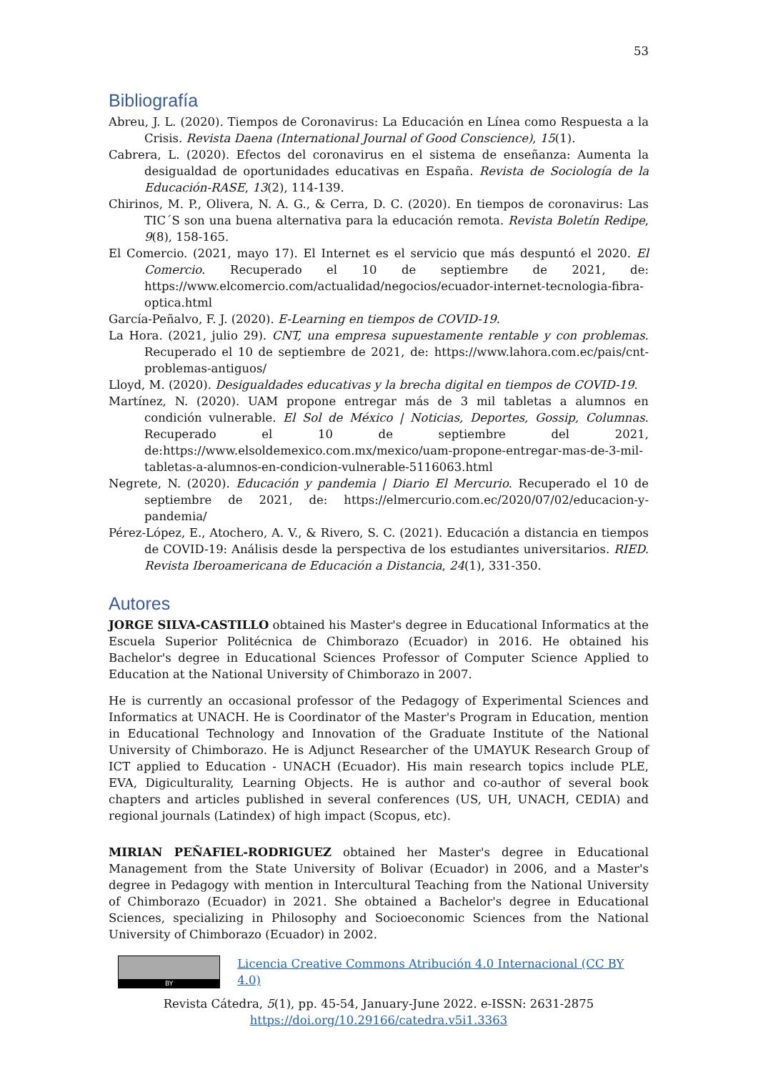53
Bibliografía
Abreu, J. L. (2020). Tiempos de Coronavirus: La Educación en Línea como Respuesta a la Crisis. Revista Daena (International Journal of Good Conscience), 15(1).
Cabrera, L. (2020). Efectos del coronavirus en el sistema de enseñanza: Aumenta la desigualdad de oportunidades educativas en España. Revista de Sociología de la Educación-RASE, 13(2), 114-139.
Chirinos, M. P., Olivera, N. A. G., & Cerra, D. C. (2020). En tiempos de coronavirus: Las TIC´S son una buena alternativa para la educación remota. Revista Boletín Redipe, 9(8), 158-165.
El Comercio. (2021, mayo 17). El Internet es el servicio que más despuntó el 2020. El Comercio. Recuperado el 10 de septiembre de 2021, de: https://www.elcomercio.com/actualidad/negocios/ecuador-internet-tecnologia-fibra-optica.html
García-Peñalvo, F. J. (2020). E-Learning en tiempos de COVID-19.
La Hora. (2021, julio 29). CNT, una empresa supuestamente rentable y con problemas. Recuperado el 10 de septiembre de 2021, de: https://www.lahora.com.ec/pais/cnt-problemas-antiguos/
Lloyd, M. (2020). Desigualdades educativas y la brecha digital en tiempos de COVID-19.
Martínez, N. (2020). UAM propone entregar más de 3 mil tabletas a alumnos en condición vulnerable. El Sol de México | Noticias, Deportes, Gossip, Columnas. Recuperado el 10 de septiembre del 2021, de:https://www.elsoldemexico.com.mx/mexico/uam-propone-entregar-mas-de-3-mil-tabletas-a-alumnos-en-condicion-vulnerable-5116063.html
Negrete, N. (2020). Educación y pandemia | Diario El Mercurio. Recuperado el 10 de septiembre de 2021, de: https://elmercurio.com.ec/2020/07/02/educacion-y-pandemia/
Pérez-López, E., Atochero, A. V., & Rivero, S. C. (2021). Educación a distancia en tiempos de COVID-19: Análisis desde la perspectiva de los estudiantes universitarios. RIED. Revista Iberoamericana de Educación a Distancia, 24(1), 331-350.
Autores
JORGE SILVA-CASTILLO obtained his Master's degree in Educational Informatics at the Escuela Superior Politécnica de Chimborazo (Ecuador) in 2016. He obtained his Bachelor's degree in Educational Sciences Professor of Computer Science Applied to Education at the National University of Chimborazo in 2007.
He is currently an occasional professor of the Pedagogy of Experimental Sciences and Informatics at UNACH. He is Coordinator of the Master's Program in Education, mention in Educational Technology and Innovation of the Graduate Institute of the National University of Chimborazo. He is Adjunct Researcher of the UMAYUK Research Group of ICT applied to Education - UNACH (Ecuador). His main research topics include PLE, EVA, Digiculturality, Learning Objects. He is author and co-author of several book chapters and articles published in several conferences (US, UH, UNACH, CEDIA) and regional journals (Latindex) of high impact (Scopus, etc).
MIRIAN PEÑAFIEL-RODRIGUEZ obtained her Master's degree in Educational Management from the State University of Bolivar (Ecuador) in 2006, and a Master's degree in Pedagogy with mention in Intercultural Teaching from the National University of Chimborazo (Ecuador) in 2021. She obtained a Bachelor's degree in Educational Sciences, specializing in Philosophy and Socioeconomic Sciences from the National University of Chimborazo (Ecuador) in 2002.
BY
Licencia Creative Commons Atribución 4.0 Internacional (CC BY 4.0)
Revista Cátedra, 5(1), pp. 45-54, January-June 2022. e-ISSN: 2631-2875
https://doi.org/10.29166/catedra.v5i1.3363